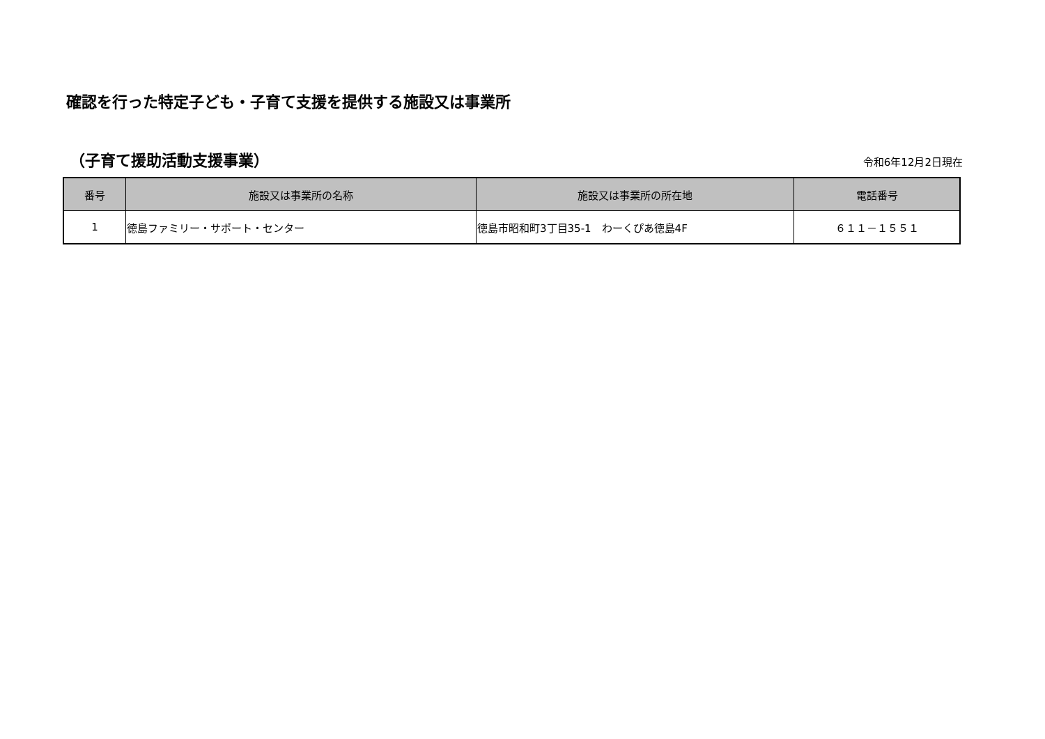確認を行った特定子ども・子育て支援を提供する施設又は事業所
（子育て援助活動支援事業）
令和6年12月2日現在
| 番号 | 施設又は事業所の名称 | 施設又は事業所の所在地 | 電話番号 |
| --- | --- | --- | --- |
| 1 | 徳島ファミリー・サポート・センター | 徳島市昭和町3丁目35-1 わーくぴあ徳島4F | ６１１－１５５１ |